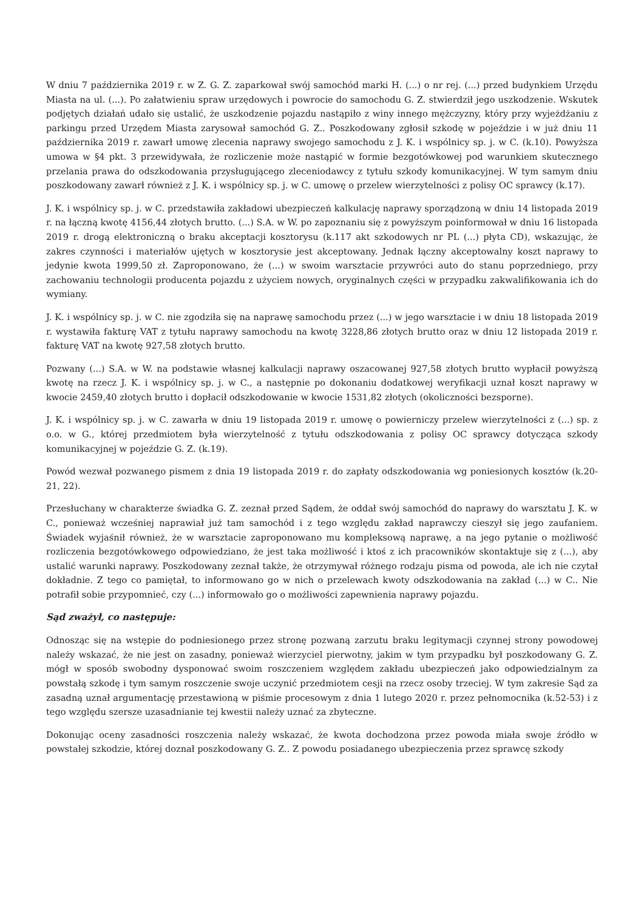W dniu 7 października 2019 r. w Z. G. Z. zaparkował swój samochód marki H. (...) o nr rej. (...) przed budynkiem Urzędu Miasta na ul. (...). Po załatwieniu spraw urzędowych i powrocie do samochodu G. Z. stwierdził jego uszkodzenie. Wskutek podjętych działań udało się ustalić, że uszkodzenie pojazdu nastąpiło z winy innego mężczyzny, który przy wyjeżdżaniu z parkingu przed Urzędem Miasta zarysował samochód G. Z.. Poszkodowany zgłosił szkodę w pojeździe i w już dniu 11 października 2019 r. zawarł umowę zlecenia naprawy swojego samochodu z J. K. i wspólnicy sp. j. w C. (k.10). Powyższa umowa w §4 pkt. 3 przewidywała, że rozliczenie może nastąpić w formie bezgotówkowej pod warunkiem skutecznego przelania prawa do odszkodowania przysługującego zleceniodawcy z tytułu szkody komunikacyjnej. W tym samym dniu poszkodowany zawarł również z J. K. i wspólnicy sp. j. w C. umowę o przelew wierzytelności z polisy OC sprawcy (k.17).
J. K. i wspólnicy sp. j. w C. przedstawiła zakładowi ubezpieczeń kalkulację naprawy sporządzoną w dniu 14 listopada 2019 r. na łączną kwotę 4156,44 złotych brutto. (...) S.A. w W. po zapoznaniu się z powyższym poinformował w dniu 16 listopada 2019 r. drogą elektroniczną o braku akceptacji kosztorysu (k.117 akt szkodowych nr PL (...) płyta CD), wskazując, że zakres czynności i materiałów ujętych w kosztorysie jest akceptowany. Jednak łączny akceptowalny koszt naprawy to jedynie kwota 1999,50 zł. Zaproponowano, że (...) w swoim warsztacie przywróci auto do stanu poprzedniego, przy zachowaniu technologii producenta pojazdu z użyciem nowych, oryginalnych części w przypadku zakwalifikowania ich do wymiany.
J. K. i wspólnicy sp. j. w C. nie zgodziła się na naprawę samochodu przez (...) w jego warsztacie i w dniu 18 listopada 2019 r. wystawiła fakturę VAT z tytułu naprawy samochodu na kwotę 3228,86 złotych brutto oraz w dniu 12 listopada 2019 r. fakturę VAT na kwotę 927,58 złotych brutto.
Pozwany (...) S.A. w W. na podstawie własnej kalkulacji naprawy oszacowanej 927,58 złotych brutto wypłacił powyższą kwotę na rzecz J. K. i wspólnicy sp. j. w C., a następnie po dokonaniu dodatkowej weryfikacji uznał koszt naprawy w kwocie 2459,40 złotych brutto i dopłacił odszkodowanie w kwocie 1531,82 złotych (okoliczności bezsporne).
J. K. i wspólnicy sp. j. w C. zawarła w dniu 19 listopada 2019 r. umowę o powierniczy przelew wierzytelności z (...) sp. z o.o. w G., której przedmiotem była wierzytelność z tytułu odszkodowania z polisy OC sprawcy dotycząca szkody komunikacyjnej w pojeździe G. Z. (k.19).
Powód wezwał pozwanego pismem z dnia 19 listopada 2019 r. do zapłaty odszkodowania wg poniesionych kosztów (k.20-21, 22).
Przesłuchany w charakterze świadka G. Z. zeznał przed Sądem, że oddał swój samochód do naprawy do warsztatu J. K. w C., ponieważ wcześniej naprawiał już tam samochód i z tego względu zakład naprawczy cieszył się jego zaufaniem. Świadek wyjaśnił również, że w warsztacie zaproponowano mu kompleksową naprawę, a na jego pytanie o możliwość rozliczenia bezgotówkowego odpowiedziano, że jest taka możliwość i ktoś z ich pracowników skontaktuje się z (...), aby ustalić warunki naprawy. Poszkodowany zeznał także, że otrzymywał różnego rodzaju pisma od powoda, ale ich nie czytał dokładnie. Z tego co pamiętał, to informowano go w nich o przelewach kwoty odszkodowania na zakład (...) w C.. Nie potrafił sobie przypomnieć, czy (...) informowało go o możliwości zapewnienia naprawy pojazdu.
Sąd zważył, co następuje:
Odnosząc się na wstępie do podniesionego przez stronę pozwaną zarzutu braku legitymacji czynnej strony powodowej należy wskazać, że nie jest on zasadny, ponieważ wierzyciel pierwotny, jakim w tym przypadku był poszkodowany G. Z. mógł w sposób swobodny dysponować swoim roszczeniem względem zakładu ubezpieczeń jako odpowiedzialnym za powstałą szkodę i tym samym roszczenie swoje uczynić przedmiotem cesji na rzecz osoby trzeciej. W tym zakresie Sąd za zasadną uznał argumentację przestawioną w piśmie procesowym z dnia 1 lutego 2020 r. przez pełnomocnika (k.52-53) i z tego względu szersze uzasadnianie tej kwestii należy uznać za zbyteczne.
Dokonując oceny zasadności roszczenia należy wskazać, że kwota dochodzona przez powoda miała swoje źródło w powstałej szkodzie, której doznał poszkodowany G. Z.. Z powodu posiadanego ubezpieczenia przez sprawcę szkody